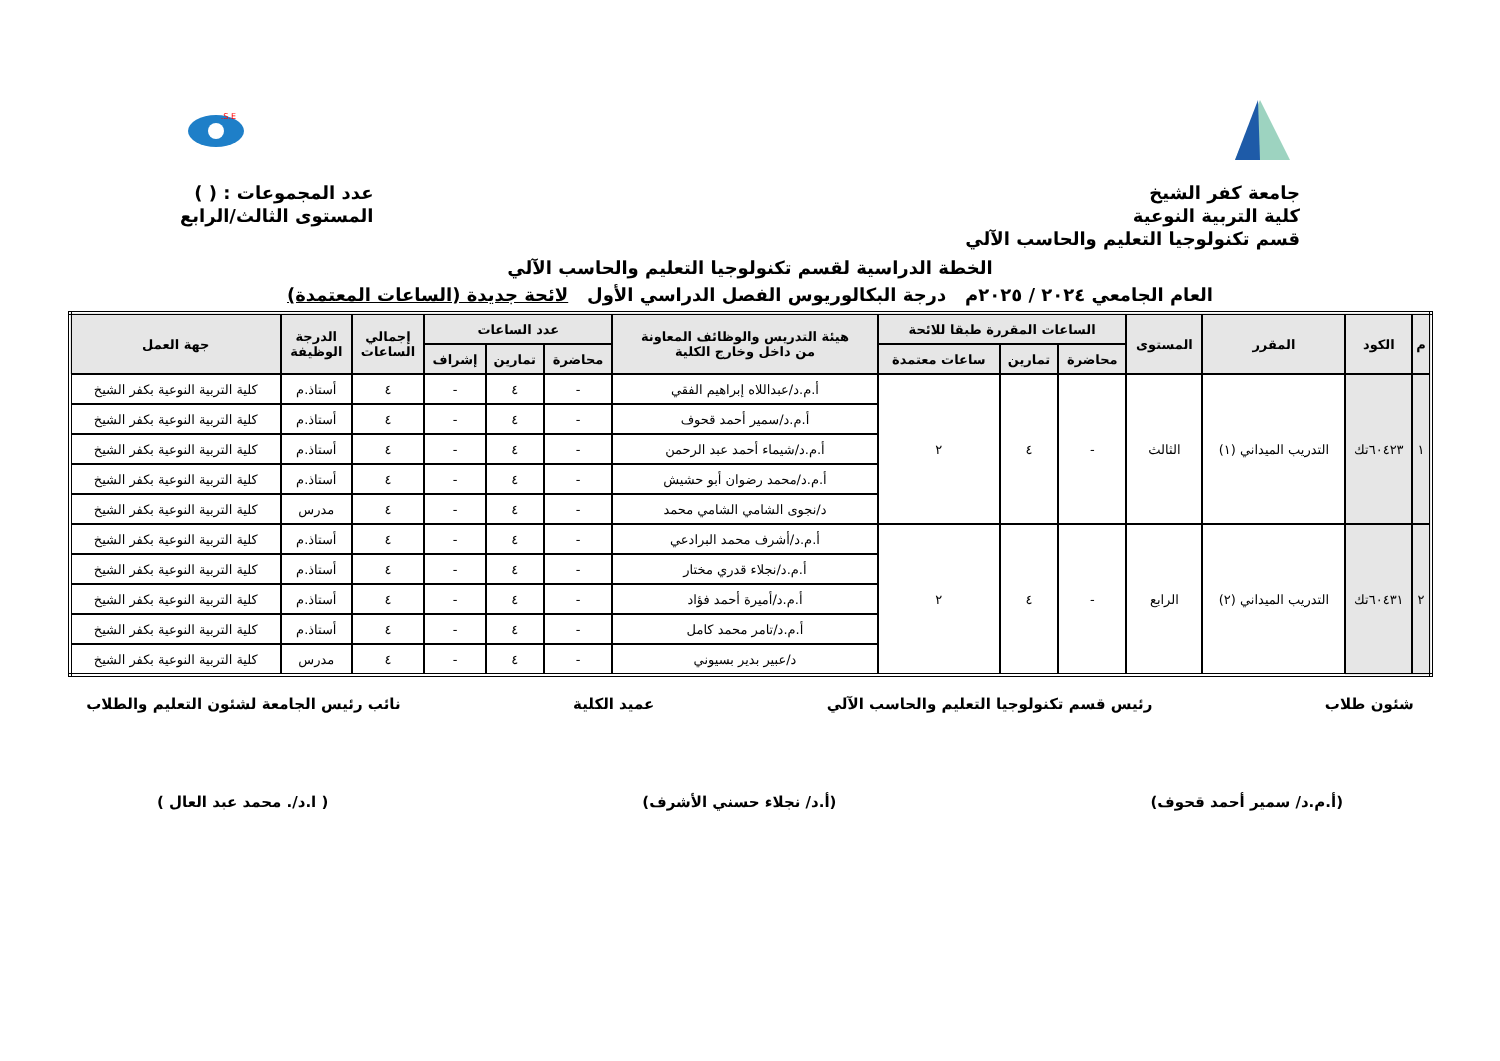S.E.
جامعة كفر الشيخ
كلية التربية النوعية
قسم تكنولوجيا التعليم والحاسب الآلي
عدد المجموعات : ( )
المستوى الثالث/الرابع
الخطة الدراسية لقسم تكنولوجيا التعليم والحاسب الآلي
العام الجامعي ٢٠٢٤ / ٢٠٢٥م درجة البكالوريوس الفصل الدراسي الأول لائحة جديدة (الساعات المعتمدة)
| م | الكود | المقرر | المستوى | الساعات المقررة طبقا للائحة | | | هيئة التدريس والوظائف المعاونة من داخل وخارج الكلية | عدد الساعات | | | إجمالي الساعات | الدرجة الوظيفة | جهة العمل |
| --- | --- | --- | --- | --- | --- | --- | --- | --- | --- | --- | --- | --- | --- |
| | | | | محاضرة | تمارين | ساعات معتمدة | | محاضرة | تمارين | إشراف | | | |
| ١ | ٦٠٤٢٣تك | التدريب الميداني (١) | الثالث | - | ٤ | ٢ | أ.م.د/عبداللاه إبراهيم الفقي | - | ٤ | - | ٤ | أستاذ.م | كلية التربية النوعية بكفر الشيخ |
| | | | | | | | أ.م.د/سمير أحمد قحوف | - | ٤ | - | ٤ | أستاذ.م | كلية التربية النوعية بكفر الشيخ |
| | | | | | | | أ.م.د/شيماء أحمد عبد الرحمن | - | ٤ | - | ٤ | أستاذ.م | كلية التربية النوعية بكفر الشيخ |
| | | | | | | | أ.م.د/محمد رضوان أبو حشيش | - | ٤ | - | ٤ | أستاذ.م | كلية التربية النوعية بكفر الشيخ |
| | | | | | | | د/نجوى الشامي الشامي محمد | - | ٤ | - | ٤ | مدرس | كلية التربية النوعية بكفر الشيخ |
| ٢ | ٦٠٤٣١تك | التدريب الميداني (٢) | الرابع | - | ٤ | ٢ | أ.م.د/أشرف محمد البرادعي | - | ٤ | - | ٤ | أستاذ.م | كلية التربية النوعية بكفر الشيخ |
| | | | | | | | أ.م.د/نجلاء قدري مختار | - | ٤ | - | ٤ | أستاذ.م | كلية التربية النوعية بكفر الشيخ |
| | | | | | | | أ.م.د/أميرة أحمد فؤاد | - | ٤ | - | ٤ | أستاذ.م | كلية التربية النوعية بكفر الشيخ |
| | | | | | | | أ.م.د/تامر محمد كامل | - | ٤ | - | ٤ | أستاذ.م | كلية التربية النوعية بكفر الشيخ |
| | | | | | | | د/عبير بدير بسيوني | - | ٤ | - | ٤ | مدرس | كلية التربية النوعية بكفر الشيخ |
شئون طلاب رئيس قسم تكنولوجيا التعليم والحاسب الآلي عميد الكلية نائب رئيس الجامعة لشئون التعليم والطلاب
(أ.م.د/ سمير أحمد قحوف) (أ.د/ نجلاء حسني الأشرف) ( ا.د/. محمد عبد العال )